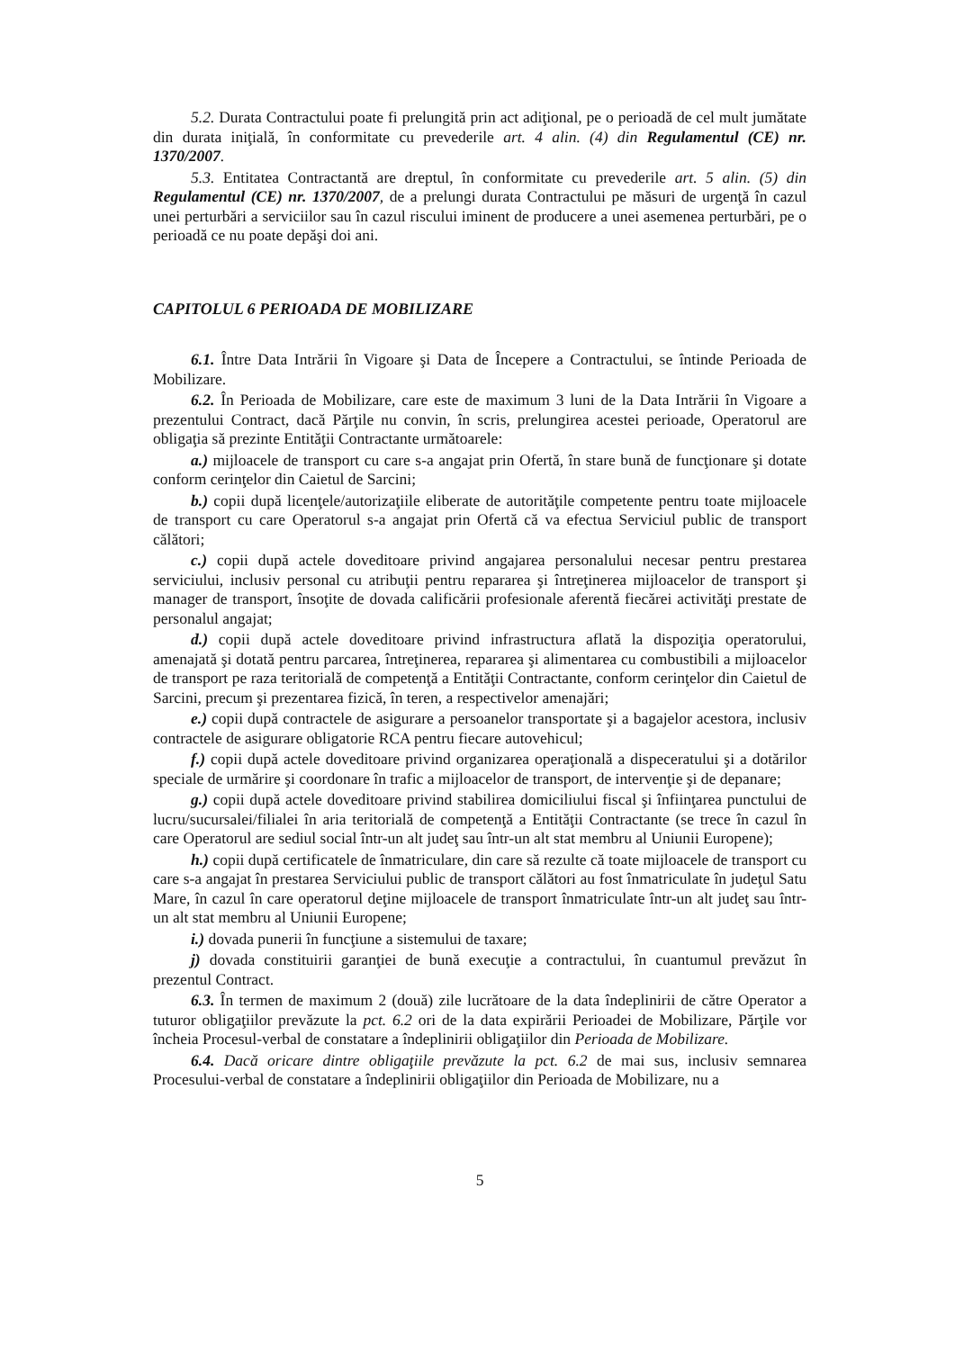5.2. Durata Contractului poate fi prelungită prin act adiţional, pe o perioadă de cel mult jumătate din durata iniţială, în conformitate cu prevederile art. 4 alin. (4) din Regulamentul (CE) nr. 1370/2007.
5.3. Entitatea Contractantă are dreptul, în conformitate cu prevederile art. 5 alin. (5) din Regulamentul (CE) nr. 1370/2007, de a prelungi durata Contractului pe măsuri de urgenţă în cazul unei perturbări a serviciilor sau în cazul riscului iminent de producere a unei asemenea perturbări, pe o perioadă ce nu poate depăşi doi ani.
CAPITOLUL 6 PERIOADA DE MOBILIZARE
6.1. Între Data Intrării în Vigoare şi Data de Începere a Contractului, se întinde Perioada de Mobilizare.
6.2. În Perioada de Mobilizare, care este de maximum 3 luni de la Data Intrării în Vigoare a prezentului Contract, dacă Părţile nu convin, în scris, prelungirea acestei perioade, Operatorul are obligaţia să prezinte Entităţii Contractante următoarele:
a.) mijloacele de transport cu care s-a angajat prin Ofertă, în stare bună de funcţionare şi dotate conform cerinţelor din Caietul de Sarcini;
b.) copii după licenţele/autorizaţiile eliberate de autorităţile competente pentru toate mijloacele de transport cu care Operatorul s-a angajat prin Ofertă că va efectua Serviciul public de transport călători;
c.) copii după actele doveditoare privind angajarea personalului necesar pentru prestarea serviciului, inclusiv personal cu atribuţii pentru repararea şi întreţinerea mijloacelor de transport şi manager de transport, însoţite de dovada calificării profesionale aferentă fiecărei activităţi prestate de personalul angajat;
d.) copii după actele doveditoare privind infrastructura aflată la dispoziţia operatorului, amenajată şi dotată pentru parcarea, întreţinerea, repararea şi alimentarea cu combustibili a mijloacelor de transport pe raza teritorială de competenţă a Entităţii Contractante, conform cerinţelor din Caietul de Sarcini, precum şi prezentarea fizică, în teren, a respectivelor amenajări;
e.) copii după contractele de asigurare a persoanelor transportate şi a bagajelor acestora, inclusiv contractele de asigurare obligatorie RCA pentru fiecare autovehicul;
f.) copii după actele doveditoare privind organizarea operaţională a dispeceratului şi a dotărilor speciale de urmărire şi coordonare în trafic a mijloacelor de transport, de intervenţie şi de depanare;
g.) copii după actele doveditoare privind stabilirea domiciliului fiscal şi înfiinţarea punctului de lucru/sucursalei/filialei în aria teritorială de competenţă a Entităţii Contractante (se trece în cazul în care Operatorul are sediul social într-un alt judeţ sau într-un alt stat membru al Uniunii Europene);
h.) copii după certificatele de înmatriculare, din care să rezulte că toate mijloacele de transport cu care s-a angajat în prestarea Serviciului public de transport călători au fost înmatriculate în judeţul Satu Mare, în cazul în care operatorul deţine mijloacele de transport înmatriculate într-un alt judeţ sau într-un alt stat membru al Uniunii Europene;
i.) dovada punerii în funcţiune a sistemului de taxare;
j) dovada constituirii garanţiei de bună execuţie a contractului, în cuantumul prevăzut în prezentul Contract.
6.3. În termen de maximum 2 (două) zile lucrătoare de la data îndeplinirii de către Operator a tuturor obligaţiilor prevăzute la pct. 6.2 ori de la data expirării Perioadei de Mobilizare, Părţile vor încheia Procesul-verbal de constatare a îndeplinirii obligaţiilor din Perioada de Mobilizare.
6.4. Dacă oricare dintre obligaţiile prevăzute la pct. 6.2 de mai sus, inclusiv semnarea Procesului-verbal de constatare a îndeplinirii obligaţiilor din Perioada de Mobilizare, nu a
5